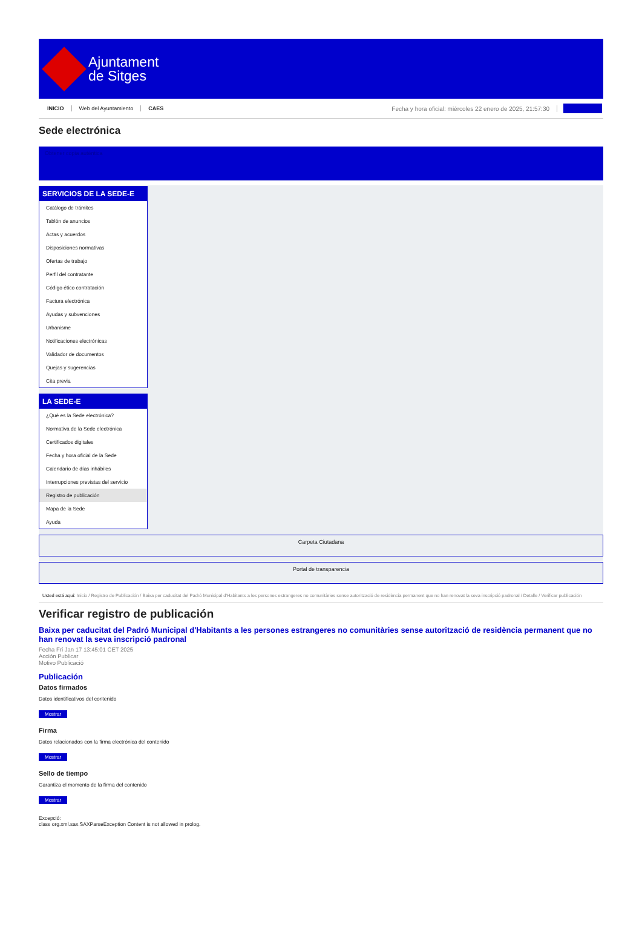Ajuntament
de Sitges
INICIO Web del Ayuntamiento CAES Fecha y hora oficial: miércoles 22 enero de 2025, 21:57:30
Sede electrónica
Obtener copia auténtica
SERVICIOS DE LA SEDE-E
Catálogo de trámites
Tablón de anuncios
Actas y acuerdos
Disposiciones normativas
Ofertas de trabajo
Perfil del contratante
Código ético contratación
Factura electrónica
Ayudas y subvenciones
Urbanisme
Notificaciones electrónicas
Validador de documentos
Quejas y sugerencias
Cita previa
LA SEDE-E
¿Qué es la Sede electrónica?
Normativa de la Sede electrónica
Certificados digitales
Fecha y hora oficial de la Sede
Calendario de días inhábiles
Interrupciones previstas del servicio
Registro de publicación
Mapa de la Sede
Ayuda
Carpeta Ciutadana
Portal de transparencia
Usted está aquí: Inicio / Registro de Publicación / Baixa per caducitat del Padró Municipal d'Habitants a les persones estrangeres no comunitàries sense autorització de residència permanent que no han renovat la seva inscripció padronal / Detalle / Verificar publicación
Verificar registro de publicación
Baixa per caducitat del Padró Municipal d'Habitants a les persones estrangeres no comunitàries sense autorització de residència permanent que no han renovat la seva inscripció padronal
Fecha Fri Jan 17 13:45:01 CET 2025
Acción Publicar
Motivo Publicació
Publicación
Datos firmados
Datos identificativos del contenido
Mostrar
Firma
Datos relacionados con la firma electrónica del contenido
Mostrar
Sello de tiempo
Garantiza el momento de la firma del contenido
Mostrar
Excepció:
class org.xml.sax.SAXParseException Content is not allowed in prolog.